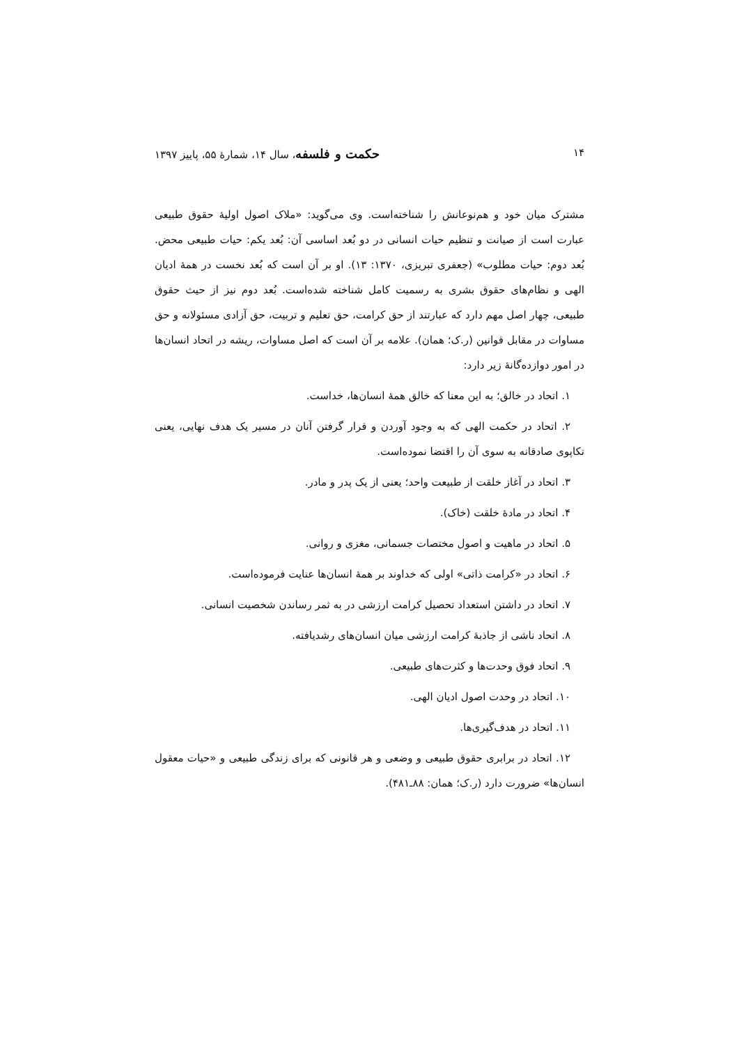۱۴ حکمت و فلسفه، سال ۱۴، شمارهٔ ۵۵، پاییز ۱۳۹۷
مشترک میان خود و هم‌نوعانش را شناخته‌است. وی می‌گوید: «ملاک اصول اولیهٔ حقوق طبیعی عبارت است از صیانت و تنظیم حیات انسانی در دو بُعد اساسی آن: بُعد یکم: حیات طبیعی محض. بُعد دوم: حیات مطلوب» (جعفری تبریزی، ۱۳۷۰: ۱۳). او بر آن است که بُعد نخست در همهٔ ادیان الهی و نظام‌های حقوق بشری به رسمیت کامل شناخته شده‌است. بُعد دوم نیز از حیث حقوق طبیعی، چهار اصل مهم دارد که عبارتند از حق کرامت، حق تعلیم و تربیت، حق آزادی مسئولانه و حق مساوات در مقابل قوانین (ر.ک؛ همان). علامه بر آن است که اصل مساوات، ریشه در اتحاد انسان‌ها در امور دوازده‌گانهٔ زیر دارد:
۱. اتحاد در خالق؛ به این معنا که خالق همهٔ انسان‌ها، خداست.
۲. اتحاد در حکمت الهی که به وجود آوردن و قرار گرفتن آنان در مسیر یک هدف نهایی، یعنی تکاپوی صادقانه به سوی آن را اقتضا نموده‌است.
۳. اتحاد در آغاز خلقت از طبیعت واحد؛ یعنی از یک پدر و مادر.
۴. اتحاد در مادهٔ خلقت (خاک).
۵. اتحاد در ماهیت و اصول مختصات جسمانی، مغزی و روانی.
۶. اتحاد در «کرامت ذاتی» اولی که خداوند بر همهٔ انسان‌ها عنایت فرموده‌است.
۷. اتحاد در داشتن استعداد تحصیل کرامت ارزشی در به ثمر رساندن شخصیت انسانی.
۸. اتحاد ناشی از جاذبهٔ کرامت ارزشی میان انسان‌های رشدیافته.
۹. اتحاد فوق وحدت‌ها و کثرت‌های طبیعی.
۱۰. اتحاد در وحدت اصول ادیان الهی.
۱۱. اتحاد در هدف‌گیری‌ها.
۱۲. اتحاد در برابری حقوق طبیعی و وضعی و هر قانونی که برای زندگی طبیعی و «حیات معقول انسان‌ها» ضرورت دارد (ر.ک؛ همان: ۸۸ـ۴۸۱).